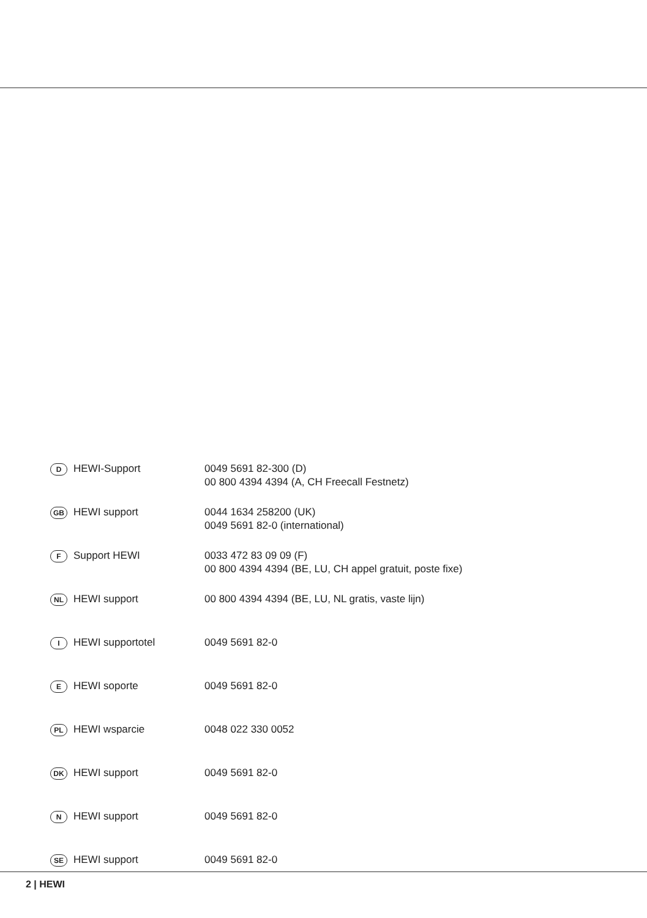| D | HEWI-Support | 0049 5691 82-300 (D) 00 800 4394 4394 (A, CH Freecall Festnetz) |
| GB | HEWI support | 0044 1634 258200 (UK) 0049 5691 82-0 (international) |
| F | Support HEWI | 0033 472 83 09 09 (F) 00 800 4394 4394 (BE, LU, CH appel gratuit, poste fixe) |
| NL | HEWI support | 00 800 4394 4394 (BE, LU, NL gratis, vaste lijn) |
| I | HEWI supportotel | 0049 5691 82-0 |
| E | HEWI soporte | 0049 5691 82-0 |
| PL | HEWI wsparcie | 0048 022 330 0052 |
| DK | HEWI support | 0049 5691 82-0 |
| N | HEWI support | 0049 5691 82-0 |
| SE | HEWI support | 0049 5691 82-0 |
2 | HEWI